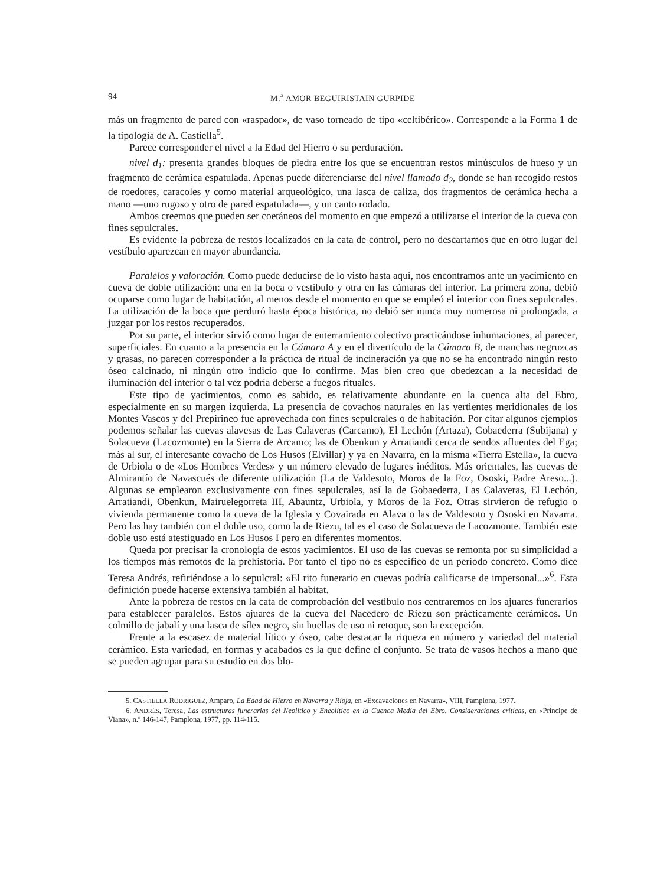94 M.<sup>a</sup> AMOR BEGUIRISTAIN GURPIDE
más un fragmento de pared con «raspador», de vaso torneado de tipo «celtibérico». Corresponde a la Forma 1 de la tipología de A. Castiella<sup>5</sup>.
Parece corresponder el nivel a la Edad del Hierro o su perduración.
nivel d<sub>1</sub>: presenta grandes bloques de piedra entre los que se encuentran restos minúsculos de hueso y un fragmento de cerámica espatulada. Apenas puede diferenciarse del nivel llamado d<sub>2</sub>, donde se han recogido restos de roedores, caracoles y como material arqueológico, una lasca de caliza, dos fragmentos de cerámica hecha a mano —uno rugoso y otro de pared espatulada—, y un canto rodado.
Ambos creemos que pueden ser coetáneos del momento en que empezó a utilizarse el interior de la cueva con fines sepulcrales.
Es evidente la pobreza de restos localizados en la cata de control, pero no descartamos que en otro lugar del vestíbulo aparezcan en mayor abundancia.
Paralelos y valoración. Como puede deducirse de lo visto hasta aquí, nos encontramos ante un yacimiento en cueva de doble utilización: una en la boca o vestíbulo y otra en las cámaras del interior. La primera zona, debió ocuparse como lugar de habitación, al menos desde el momento en que se empleó el interior con fines sepulcrales. La utilización de la boca que perduró hasta época histórica, no debió ser nunca muy numerosa ni prolongada, a juzgar por los restos recuperados.
Por su parte, el interior sirvió como lugar de enterramiento colectivo practicándose inhumaciones, al parecer, superficiales. En cuanto a la presencia en la Cámara A y en el divertículo de la Cámara B, de manchas negruzcas y grasas, no parecen corresponder a la práctica de ritual de incineración ya que no se ha encontrado ningún resto óseo calcinado, ni ningún otro indicio que lo confirme. Mas bien creo que obedezcan a la necesidad de iluminación del interior o tal vez podría deberse a fuegos rituales.
Este tipo de yacimientos, como es sabido, es relativamente abundante en la cuenca alta del Ebro, especialmente en su margen izquierda. La presencia de covachos naturales en las vertientes meridionales de los Montes Vascos y del Prepirineo fue aprovechada con fines sepulcrales o de habitación. Por citar algunos ejemplos podemos señalar las cuevas alavesas de Las Calaveras (Carcamo), El Lechón (Artaza), Gobaederra (Subijana) y Solacueva (Lacozmonte) en la Sierra de Arcamo; las de Obenkun y Arratiandi cerca de sendos afluentes del Ega; más al sur, el interesante covacho de Los Husos (Elvillar) y ya en Navarra, en la misma «Tierra Estella», la cueva de Urbiola o de «Los Hombres Verdes» y un número elevado de lugares inéditos. Más orientales, las cuevas de Almirantío de Navascués de diferente utilización (La de Valdesoto, Moros de la Foz, Ososki, Padre Areso...). Algunas se emplearon exclusivamente con fines sepulcrales, así la de Gobaederra, Las Calaveras, El Lechón, Arratiandi, Obenkun, Mairuelegorreta III, Abauntz, Urbiola, y Moros de la Foz. Otras sirvieron de refugio o vivienda permanente como la cueva de la Iglesia y Covairada en Alava o las de Valdesoto y Ososki en Navarra. Pero las hay también con el doble uso, como la de Riezu, tal es el caso de Solacueva de Lacozmonte. También este doble uso está atestiguado en Los Husos I pero en diferentes momentos.
Queda por precisar la cronología de estos yacimientos. El uso de las cuevas se remonta por su simplicidad a los tiempos más remotos de la prehistoria. Por tanto el tipo no es específico de un período concreto. Como dice Teresa Andrés, refiriéndose a lo sepulcral: «El rito funerario en cuevas podría calificarse de impersonal...»<sup>6</sup>. Esta definición puede hacerse extensiva también al habitat.
Ante la pobreza de restos en la cata de comprobación del vestíbulo nos centraremos en los ajuares funerarios para establecer paralelos. Estos ajuares de la cueva del Nacedero de Riezu son prácticamente cerámicos. Un colmillo de jabalí y una lasca de sílex negro, sin huellas de uso ni retoque, son la excepción.
Frente a la escasez de material lítico y óseo, cabe destacar la riqueza en número y variedad del material cerámico. Esta variedad, en formas y acabados es la que define el conjunto. Se trata de vasos hechos a mano que se pueden agrupar para su estudio en dos blo-
5. CASTIELLA RODRÍGUEZ, Amparo, La Edad de Hierro en Navarra y Rioja, en «Excavaciones en Navarra», VIII, Pamplona, 1977.
6. ANDRÉS, Teresa, Las estructuras funerarias del Neolítico y Eneolítico en la Cuenca Media del Ebro. Consideraciones críticas, en «Príncipe de Viana», n.º 146-147, Pamplona, 1977, pp. 114-115.